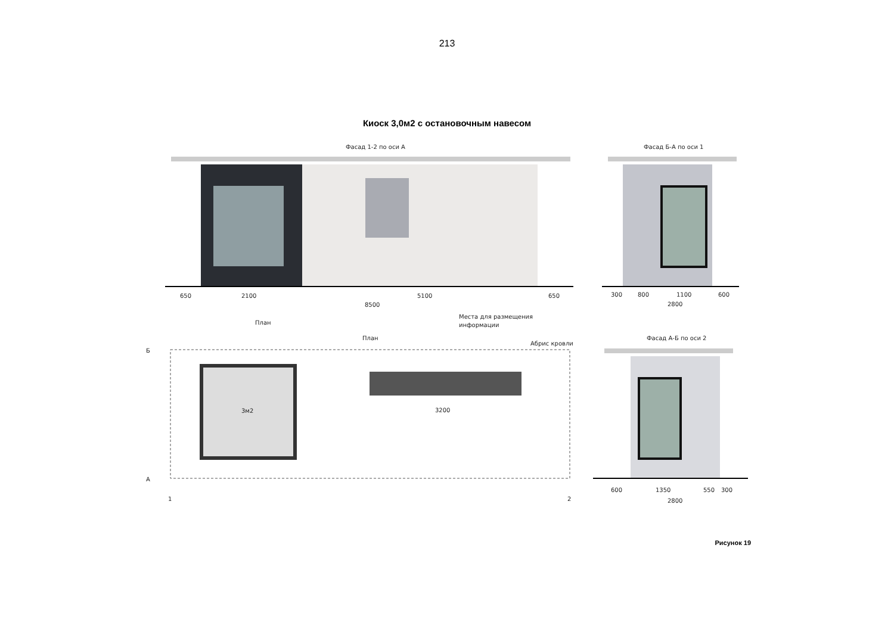213
Киоск 3,0м2 с остановочным навесом
Фасад 1-2 по оси А
Фасад Б-А по оси 1
650
2100
5100
650
8500
Места для размещения
информации
300
800
1100
600
2800
План
План
Абрис кровли
Фасад А-Б по оси 2
3м2
3200
Б
А
1
2
600
1350
550
300
2800
Рисунок 19